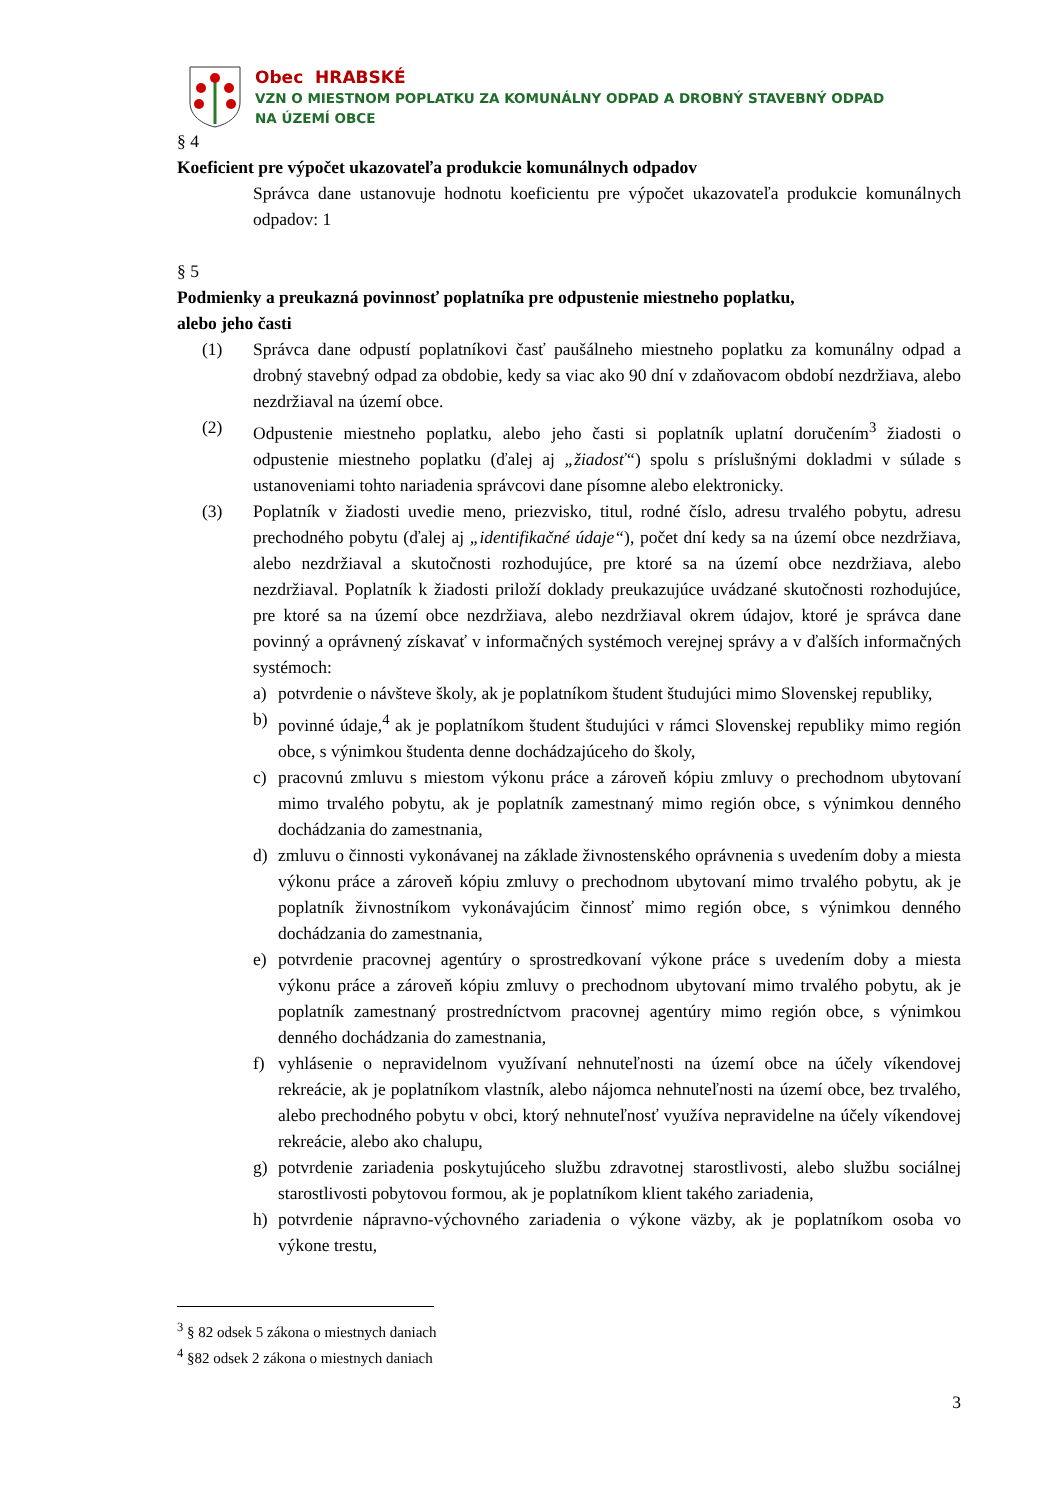Obec HRABSKÉ
VZN O MIESTNOM POPLATKU ZA KOMUNÁLNY ODPAD A DROBNÝ STAVEBNÝ ODPAD
NA ÚZEMÍ OBCE
§ 4
Koeficient pre výpočet ukazovateľa produkcie komunálnych odpadov
Správca dane ustanovuje hodnotu koeficientu pre výpočet ukazovateľa produkcie komunálnych odpadov: 1
§ 5
Podmienky a preukazná povinnosť poplatníka pre odpustenie miestneho poplatku,
alebo jeho časti
(1) Správca dane odpustí poplatníkovi časť paušálneho miestneho poplatku za komunálny odpad a drobný stavebný odpad za obdobie, kedy sa viac ako 90 dní v zdaňovacom období nezdržiava, alebo nezdržiaval na území obce.
(2) Odpustenie miestneho poplatku, alebo jeho časti si poplatník uplatní doručením<sup>3</sup> žiadosti o odpustenie miestneho poplatku (ďalej aj „žiadosť“) spolu s príslušnými dokladmi v súlade s ustanoveniami tohto nariadenia správcovi dane písomne alebo elektronicky.
(3) Poplatník v žiadosti uvedie meno, priezvisko, titul, rodné číslo, adresu trvalého pobytu, adresu prechodného pobytu (ďalej aj „identifikačné údaje“), počet dní kedy sa na území obce nezdržiava, alebo nezdržiaval a skutočnosti rozhodujúce, pre ktoré sa na území obce nezdržiava, alebo nezdržiaval. Poplatník k žiadosti priloží doklady preukazujúce uvádzané skutočnosti rozhodujúce, pre ktoré sa na území obce nezdržiava, alebo nezdržiaval okrem údajov, ktoré je správca dane povinný a oprávnený získavať v informačných systémoch verejnej správy a v ďalších informačných systémoch:
a) potvrdenie o návšteve školy, ak je poplatníkom študent študujúci mimo Slovenskej republiky,
b) povinné údaje,<sup>4</sup> ak je poplatníkom študent študujúci v rámci Slovenskej republiky mimo región obce, s výnimkou študenta denne dochádzajúceho do školy,
c) pracovnú zmluvu s miestom výkonu práce a zároveň kópiu zmluvy o prechodnom ubytovaní mimo trvalého pobytu, ak je poplatník zamestnaný mimo región obce, s výnimkou denného dochádzania do zamestnania,
d) zmluvu o činnosti vykonávanej na základe živnostenského oprávnenia s uvedením doby a miesta výkonu práce a zároveň kópiu zmluvy o prechodnom ubytovaní mimo trvalého pobytu, ak je poplatník živnostníkom vykonávajúcim činnosť mimo región obce, s výnimkou denného dochádzania do zamestnania,
e) potvrdenie pracovnej agentúry o sprostredkovaní výkone práce s uvedením doby a miesta výkonu práce a zároveň kópiu zmluvy o prechodnom ubytovaní mimo trvalého pobytu, ak je poplatník zamestnaný prostredníctvom pracovnej agentúry mimo región obce, s výnimkou denného dochádzania do zamestnania,
f) vyhlásenie o nepravidelnom využívaní nehnuteľnosti na území obce na účely víkendovej rekreácie, ak je poplatníkom vlastník, alebo nájomca nehnuteľnosti na území obce, bez trvalého, alebo prechodného pobytu v obci, ktorý nehnuteľnosť využíva nepravidelne na účely víkendovej rekreácie, alebo ako chalupu,
g) potvrdenie zariadenia poskytujúceho službu zdravotnej starostlivosti, alebo službu sociálnej starostlivosti pobytovou formou, ak je poplatníkom klient takého zariadenia,
h) potvrdenie nápravno-výchovného zariadenia o výkone väzby, ak je poplatníkom osoba vo výkone trestu,
<sup>3</sup> § 82 odsek 5 zákona o miestnych daniach
<sup>4</sup> §82 odsek 2 zákona o miestnych daniach
3